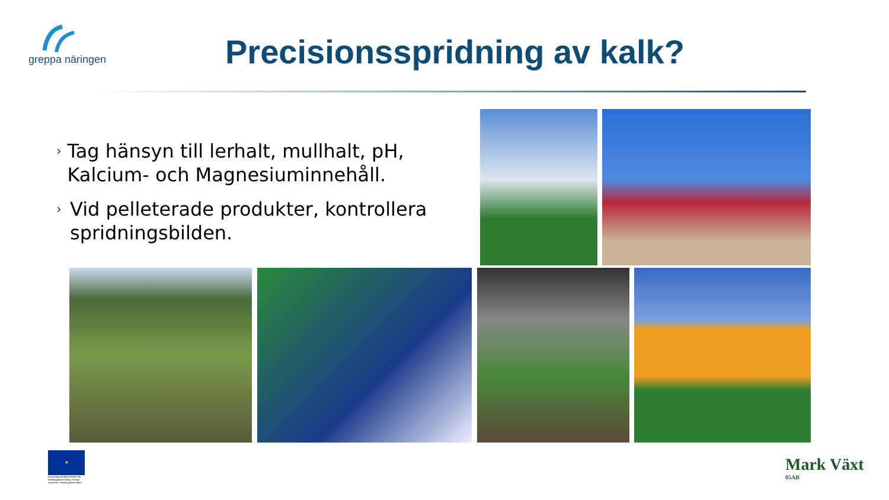greppa näringen
Precisionsspridning av kalk?
› Tag hänsyn till lerhalt, mullhalt, pH, Kalcium- och Magnesiuminnehåll.
› Vid pelleterade produkter, kontrollera spridningsbilden.
★
Europeiska jordbruksfonden för landsbygdsutveckling: Europa investerar i landsbygdsområden
Mark Växt
05AB